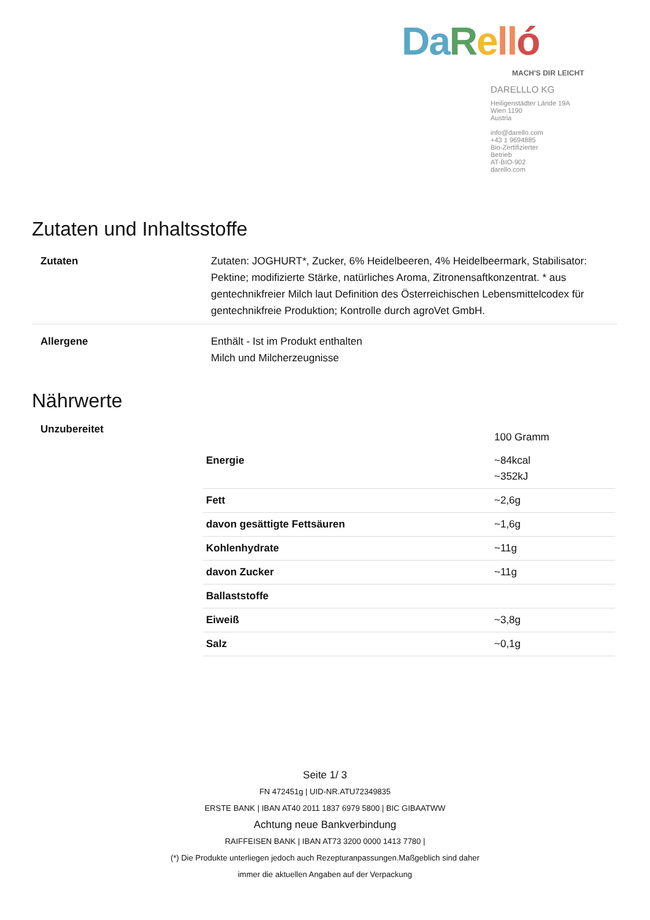Da Rell ó
MACH'S DIR LEICHT
DARELLLO KG
Heiligenstädter Lände 19A
Wien 1190
Austria
info@darello.com
+43 1 9694885
Bio-Zertifizierter
Betrieb
AT-BIO-902
darello.com
Zutaten und Inhaltsstoffe
| Zutaten | Zutaten: JOGHURT*, Zucker, 6% Heidelbeeren, 4% Heidelbeermark, Stabilisator: Pektine; modifizierte Stärke, natürliches Aroma, Zitronensaftkonzentrat. * aus gentechnikfreier Milch laut Definition des Österreichischen Lebensmittelcodex für gentechnikfreie Produktion; Kontrolle durch agroVet GmbH. |
| Allergene | Enthält - Ist im Produkt enthalten Milch und Milcherzeugnisse |
Nährwerte
Unzubereitet
| | 100 Gramm |
| Energie | ~84kcal ~352kJ |
| Fett | ~2,6g |
| davon gesättigte Fettsäuren | ~1,6g |
| Kohlenhydrate | ~11g |
| davon Zucker | ~11g |
| Ballaststoffe | |
| Eiweiß | ~3,8g |
| Salz | ~0,1g |
Seite 1/ 3
FN 472451g | UID-NR.ATU72349835
ERSTE BANK | IBAN AT40 2011 1837 6979 5800 | BIC GIBAATWW
Achtung neue Bankverbindung
RAIFFEISEN BANK | IBAN AT73 3200 0000 1413 7780 |
(*) Die Produkte unterliegen jedoch auch Rezepturanpassungen.Maßgeblich sind daher
immer die aktuellen Angaben auf der Verpackung